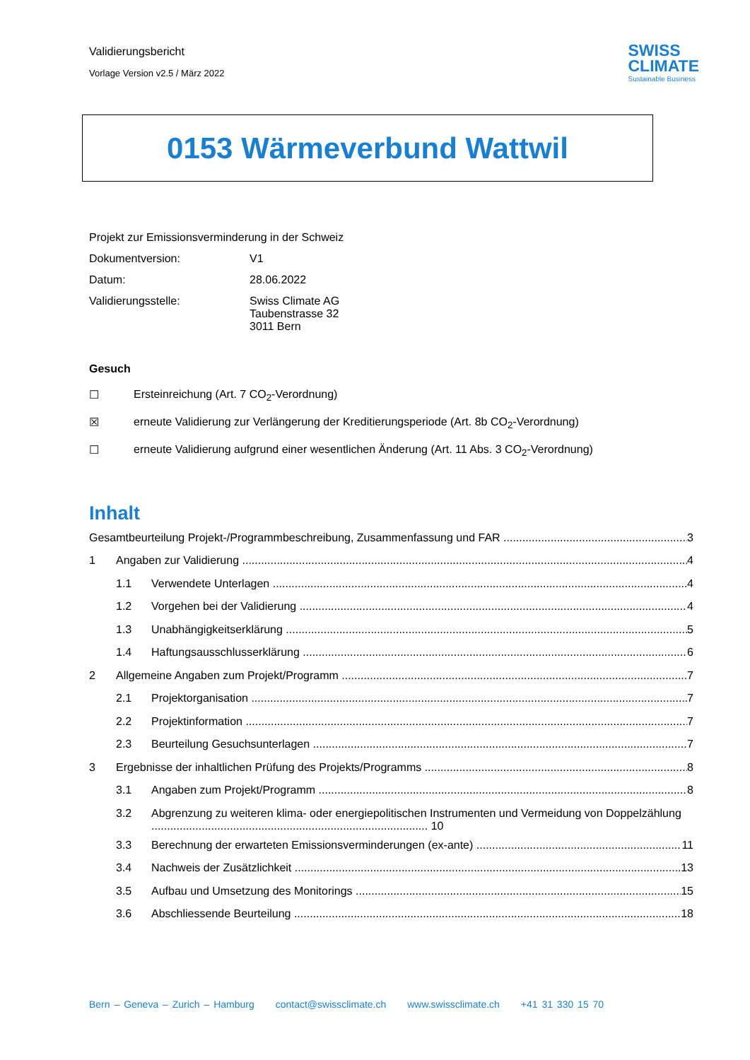Validierungsbericht
Vorlage Version v2.5 / März 2022
SWISS
CLIMATE
Sustainable Business
0153 Wärmeverbund Wattwil
Projekt zur Emissionsverminderung in der Schweiz
Dokumentversion: V1
Datum: 28.06.2022
Validierungsstelle: Swiss Climate AG
Taubenstrasse 32
3011 Bern
Gesuch
☐ Ersteinreichung (Art. 7 CO<sub>2</sub>-Verordnung)
☒ erneute Validierung zur Verlängerung der Kreditierungsperiode (Art. 8b CO<sub>2</sub>-Verordnung)
☐ erneute Validierung aufgrund einer wesentlichen Änderung (Art. 11 Abs. 3 CO<sub>2</sub>-Verordnung)
Inhalt
Gesamtbeurteilung Projekt-/Programmbeschreibung, Zusammenfassung und FAR 3
1 Angaben zur Validierung 4
1.1 Verwendete Unterlagen 4
1.2 Vorgehen bei der Validierung 4
1.3 Unabhängigkeitserklärung 5
1.4 Haftungsausschlusserklärung 6
2 Allgemeine Angaben zum Projekt/Programm 7
2.1 Projektorganisation 7
2.2 Projektinformation 7
2.3 Beurteilung Gesuchsunterlagen 7
3 Ergebnisse der inhaltlichen Prüfung des Projekts/Programms 8
3.1 Angaben zum Projekt/Programm 8
3.2 Abgrenzung zu weiteren klima- oder energiepolitischen Instrumenten und Vermeidung von Doppelzählung ........................................................................................ 10
3.3 Berechnung der erwarteten Emissionsverminderungen (ex-ante) 11
3.4 Nachweis der Zusätzlichkeit 13
3.5 Aufbau und Umsetzung des Monitorings 15
3.6 Abschliessende Beurteilung 18
Bern – Geneva – Zurich – Hamburg contact@swissclimate.ch www.swissclimate.ch +41 31 330 15 70